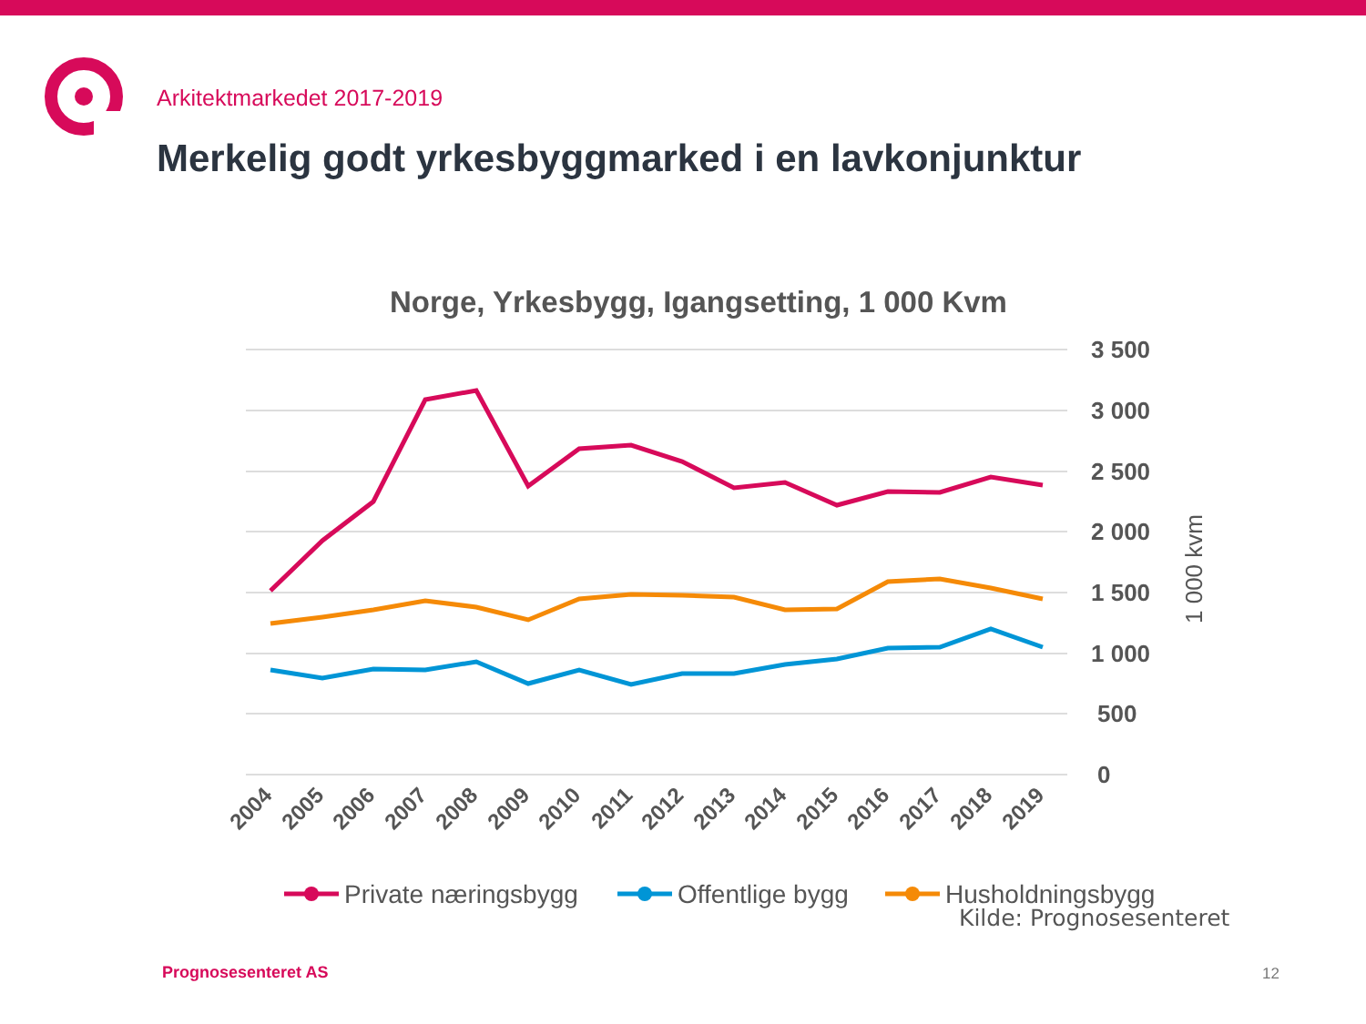Arkitektmarkedet 2017-2019
Merkelig godt yrkesbyggmarked i en lavkonjunktur
Norge, Yrkesbygg, Igangsetting, 1 000 Kvm
3 500
3 000
2 500
2 000
1 500
1 000
500
0
1 000 kvm
2004
2005
2006
2007
2008
2009
2010
2011
2012
2013
2014
2015
2016
2017
2018
2019
Private næringsbygg
Offentlige bygg
Husholdningsbygg
Kilde: Prognosesenteret
Prognosesenteret AS 12